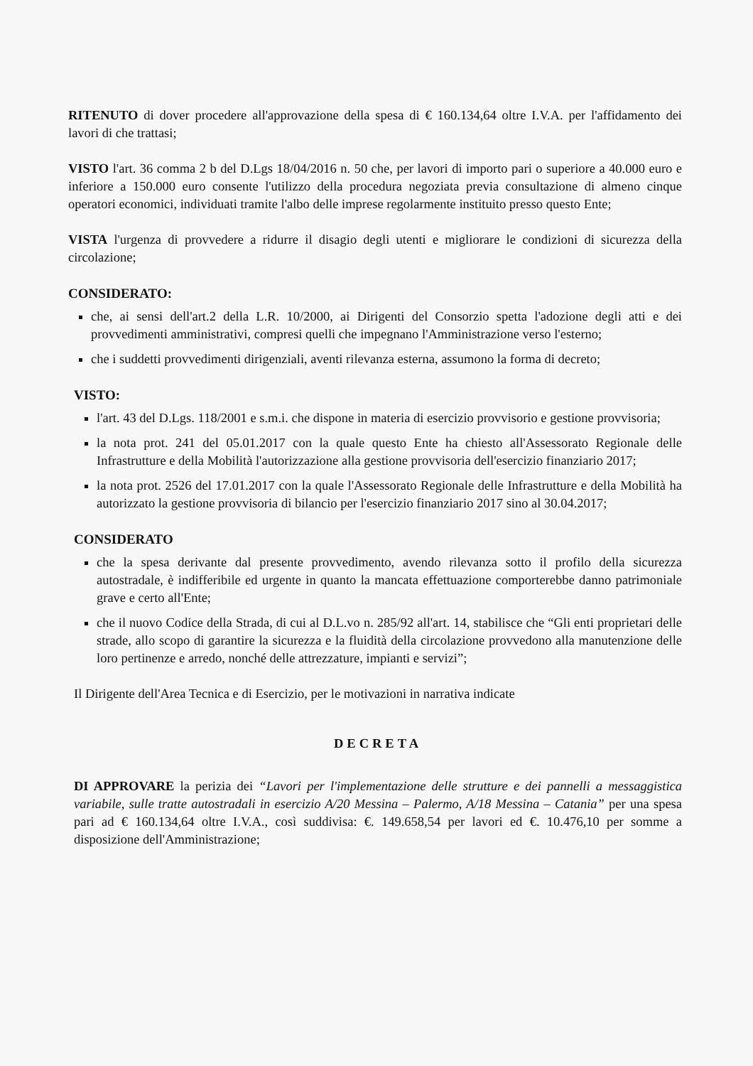RITENUTO di dover procedere all'approvazione della spesa di € 160.134,64 oltre I.V.A. per l'affidamento dei lavori di che trattasi;
VISTO l'art. 36 comma 2 b del D.Lgs 18/04/2016 n. 50 che, per lavori di importo pari o superiore a 40.000 euro e inferiore a 150.000 euro consente l'utilizzo della procedura negoziata previa consultazione di almeno cinque operatori economici, individuati tramite l'albo delle imprese regolarmente instituito presso questo Ente;
VISTA l'urgenza di provvedere a ridurre il disagio degli utenti e migliorare le condizioni di sicurezza della circolazione;
CONSIDERATO:
che, ai sensi dell'art.2 della L.R. 10/2000, ai Dirigenti del Consorzio spetta l'adozione degli atti e dei provvedimenti amministrativi, compresi quelli che impegnano l'Amministrazione verso l'esterno;
che i suddetti provvedimenti dirigenziali, aventi rilevanza esterna, assumono la forma di decreto;
VISTO:
l'art. 43 del D.Lgs. 118/2001 e s.m.i. che dispone in materia di esercizio provvisorio e gestione provvisoria;
la nota prot. 241 del 05.01.2017 con la quale questo Ente ha chiesto all'Assessorato Regionale delle Infrastrutture e della Mobilità l'autorizzazione alla gestione provvisoria dell'esercizio finanziario 2017;
la nota prot. 2526 del 17.01.2017 con la quale l'Assessorato Regionale delle Infrastrutture e della Mobilità ha autorizzato la gestione provvisoria di bilancio per l'esercizio finanziario 2017 sino al 30.04.2017;
CONSIDERATO
che la spesa derivante dal presente provvedimento, avendo rilevanza sotto il profilo della sicurezza autostradale, è indifferibile ed urgente in quanto la mancata effettuazione comporterebbe danno patrimoniale grave e certo all'Ente;
che il nuovo Codice della Strada, di cui al D.L.vo n. 285/92 all'art. 14, stabilisce che “Gli enti proprietari delle strade, allo scopo di garantire la sicurezza e la fluidità della circolazione provvedono alla manutenzione delle loro pertinenze e arredo, nonché delle attrezzature, impianti e servizi”;
Il Dirigente dell'Area Tecnica e di Esercizio, per le motivazioni in narrativa indicate
DECRETA
DI APPROVARE la perizia dei “Lavori per l'implementazione delle strutture e dei pannelli a messaggistica variabile, sulle tratte autostradali in esercizio A/20 Messina – Palermo, A/18 Messina – Catania” per una spesa pari ad € 160.134,64 oltre I.V.A., così suddivisa: €. 149.658,54 per lavori ed €. 10.476,10 per somme a disposizione dell'Amministrazione;